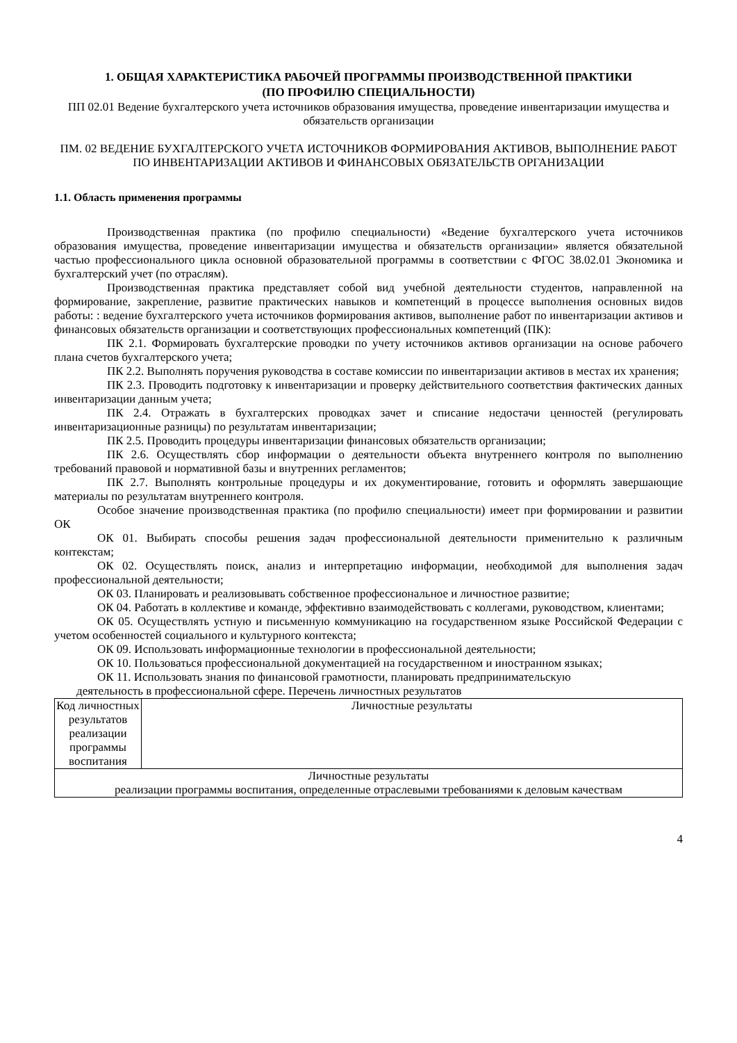1. ОБЩАЯ ХАРАКТЕРИСТИКА РАБОЧЕЙ ПРОГРАММЫ ПРОИЗВОДСТВЕННОЙ ПРАКТИКИ
(ПО ПРОФИЛЮ СПЕЦИАЛЬНОСТИ)
ПП 02.01 Ведение бухгалтерского учета источников образования имущества, проведение инвентаризации имущества и обязательств организации
ПМ. 02 ВЕДЕНИЕ БУХГАЛТЕРСКОГО УЧЕТА ИСТОЧНИКОВ ФОРМИРОВАНИЯ АКТИВОВ, ВЫПОЛНЕНИЕ РАБОТ ПО ИНВЕНТАРИЗАЦИИ АКТИВОВ И ФИНАНСОВЫХ ОБЯЗАТЕЛЬСТВ ОРГАНИЗАЦИИ
1.1. Область применения программы
Производственная практика (по профилю специальности) «Ведение бухгалтерского учета источников образования имущества, проведение инвентаризации имущества и обязательств организации» является обязательной частью профессионального цикла основной образовательной программы в соответствии с ФГОС 38.02.01 Экономика и бухгалтерский учет (по отраслям).
Производственная практика представляет собой вид учебной деятельности студентов, направленной на формирование, закрепление, развитие практических навыков и компетенций в процессе выполнения основных видов работы: : ведение бухгалтерского учета источников формирования активов, выполнение работ по инвентаризации активов и финансовых обязательств организации и соответствующих профессиональных компетенций (ПК):
ПК 2.1. Формировать бухгалтерские проводки по учету источников активов организации на основе рабочего плана счетов бухгалтерского учета;
ПК 2.2. Выполнять поручения руководства в составе комиссии по инвентаризации активов в местах их хранения;
ПК 2.3. Проводить подготовку к инвентаризации и проверку действительного соответствия фактических данных инвентаризации данным учета;
ПК 2.4. Отражать в бухгалтерских проводках зачет и списание недостачи ценностей (регулировать инвентаризационные разницы) по результатам инвентаризации;
ПК 2.5. Проводить процедуры инвентаризации финансовых обязательств организации;
ПК 2.6. Осуществлять сбор информации о деятельности объекта внутреннего контроля по выполнению требований правовой и нормативной базы и внутренних регламентов;
ПК 2.7. Выполнять контрольные процедуры и их документирование, готовить и оформлять завершающие материалы по результатам внутреннего контроля.
Особое значение производственная практика (по профилю специальности) имеет при формировании и развитии ОК
ОК 01. Выбирать способы решения задач профессиональной деятельности применительно к различным контекстам;
ОК 02. Осуществлять поиск, анализ и интерпретацию информации, необходимой для выполнения задач профессиональной деятельности;
ОК 03. Планировать и реализовывать собственное профессиональное и личностное развитие;
ОК 04. Работать в коллективе и команде, эффективно взаимодействовать с коллегами, руководством, клиентами;
ОК 05. Осуществлять устную и письменную коммуникацию на государственном языке Российской Федерации с учетом особенностей социального и культурного контекста;
ОК 09. Использовать информационные технологии в профессиональной деятельности;
ОК 10. Пользоваться профессиональной документацией на государственном и иностранном языках;
ОК 11. Использовать знания по финансовой грамотности, планировать предпринимательскую
деятельность в профессиональной сфере. Перечень личностных результатов
| Код личностных результатов реализации программы воспитания | Личностные результаты |
| --- | --- |
| Личностные результаты реализации программы воспитания, определенные отраслевыми требованиями к деловым качествам | |
4